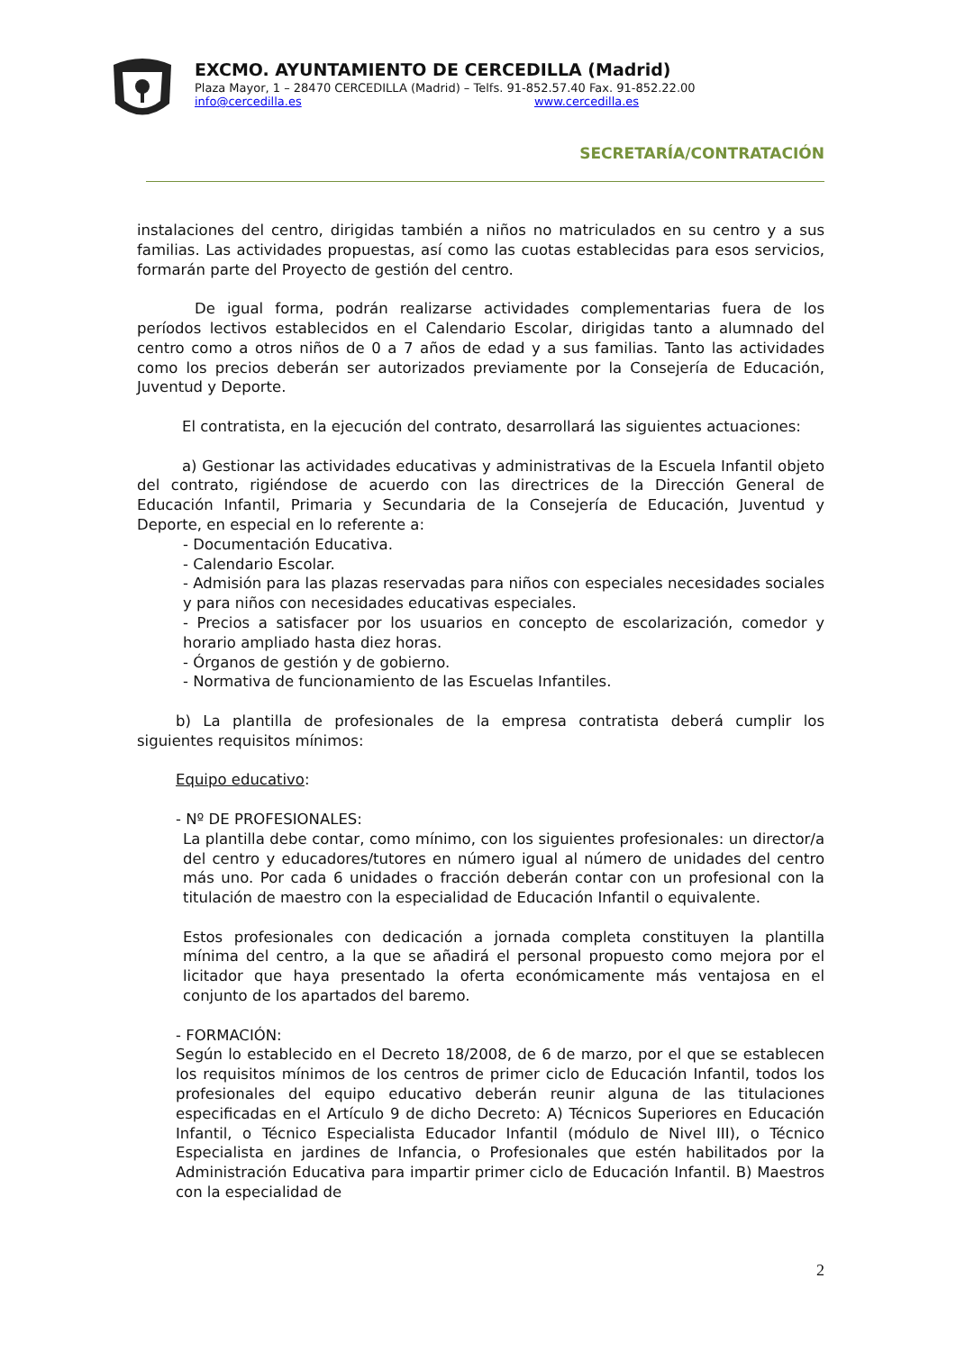EXCMO. AYUNTAMIENTO DE CERCEDILLA (Madrid)
Plaza Mayor, 1 – 28470 CERCEDILLA (Madrid) – Telfs. 91-852.57.40 Fax. 91-852.22.00
info@cercedilla.es www.cercedilla.es
SECRETARÍA/CONTRATACIÓN
instalaciones del centro, dirigidas también a niños no matriculados en su centro y a sus familias. Las actividades propuestas, así como las cuotas establecidas para esos servicios, formarán parte del Proyecto de gestión del centro.
De igual forma, podrán realizarse actividades complementarias fuera de los períodos lectivos establecidos en el Calendario Escolar, dirigidas tanto a alumnado del centro como a otros niños de 0 a 7 años de edad y a sus familias. Tanto las actividades como los precios deberán ser autorizados previamente por la Consejería de Educación, Juventud y Deporte.
El contratista, en la ejecución del contrato, desarrollará las siguientes actuaciones:
a) Gestionar las actividades educativas y administrativas de la Escuela Infantil objeto del contrato, rigiéndose de acuerdo con las directrices de la Dirección General de Educación Infantil, Primaria y Secundaria de la Consejería de Educación, Juventud y Deporte, en especial en lo referente a:
- Documentación Educativa.
- Calendario Escolar.
- Admisión para las plazas reservadas para niños con especiales necesidades sociales y para niños con necesidades educativas especiales.
- Precios a satisfacer por los usuarios en concepto de escolarización, comedor y horario ampliado hasta diez horas.
- Órganos de gestión y de gobierno.
- Normativa de funcionamiento de las Escuelas Infantiles.
b) La plantilla de profesionales de la empresa contratista deberá cumplir los siguientes requisitos mínimos:
Equipo educativo:
- Nº DE PROFESIONALES:
La plantilla debe contar, como mínimo, con los siguientes profesionales: un director/a del centro y educadores/tutores en número igual al número de unidades del centro más uno. Por cada 6 unidades o fracción deberán contar con un profesional con la titulación de maestro con la especialidad de Educación Infantil o equivalente.
Estos profesionales con dedicación a jornada completa constituyen la plantilla mínima del centro, a la que se añadirá el personal propuesto como mejora por el licitador que haya presentado la oferta económicamente más ventajosa en el conjunto de los apartados del baremo.
- FORMACIÓN:
Según lo establecido en el Decreto 18/2008, de 6 de marzo, por el que se establecen los requisitos mínimos de los centros de primer ciclo de Educación Infantil, todos los profesionales del equipo educativo deberán reunir alguna de las titulaciones especificadas en el Artículo 9 de dicho Decreto: A) Técnicos Superiores en Educación Infantil, o Técnico Especialista Educador Infantil (módulo de Nivel III), o Técnico Especialista en jardines de Infancia, o Profesionales que estén habilitados por la Administración Educativa para impartir primer ciclo de Educación Infantil. B) Maestros con la especialidad de
2